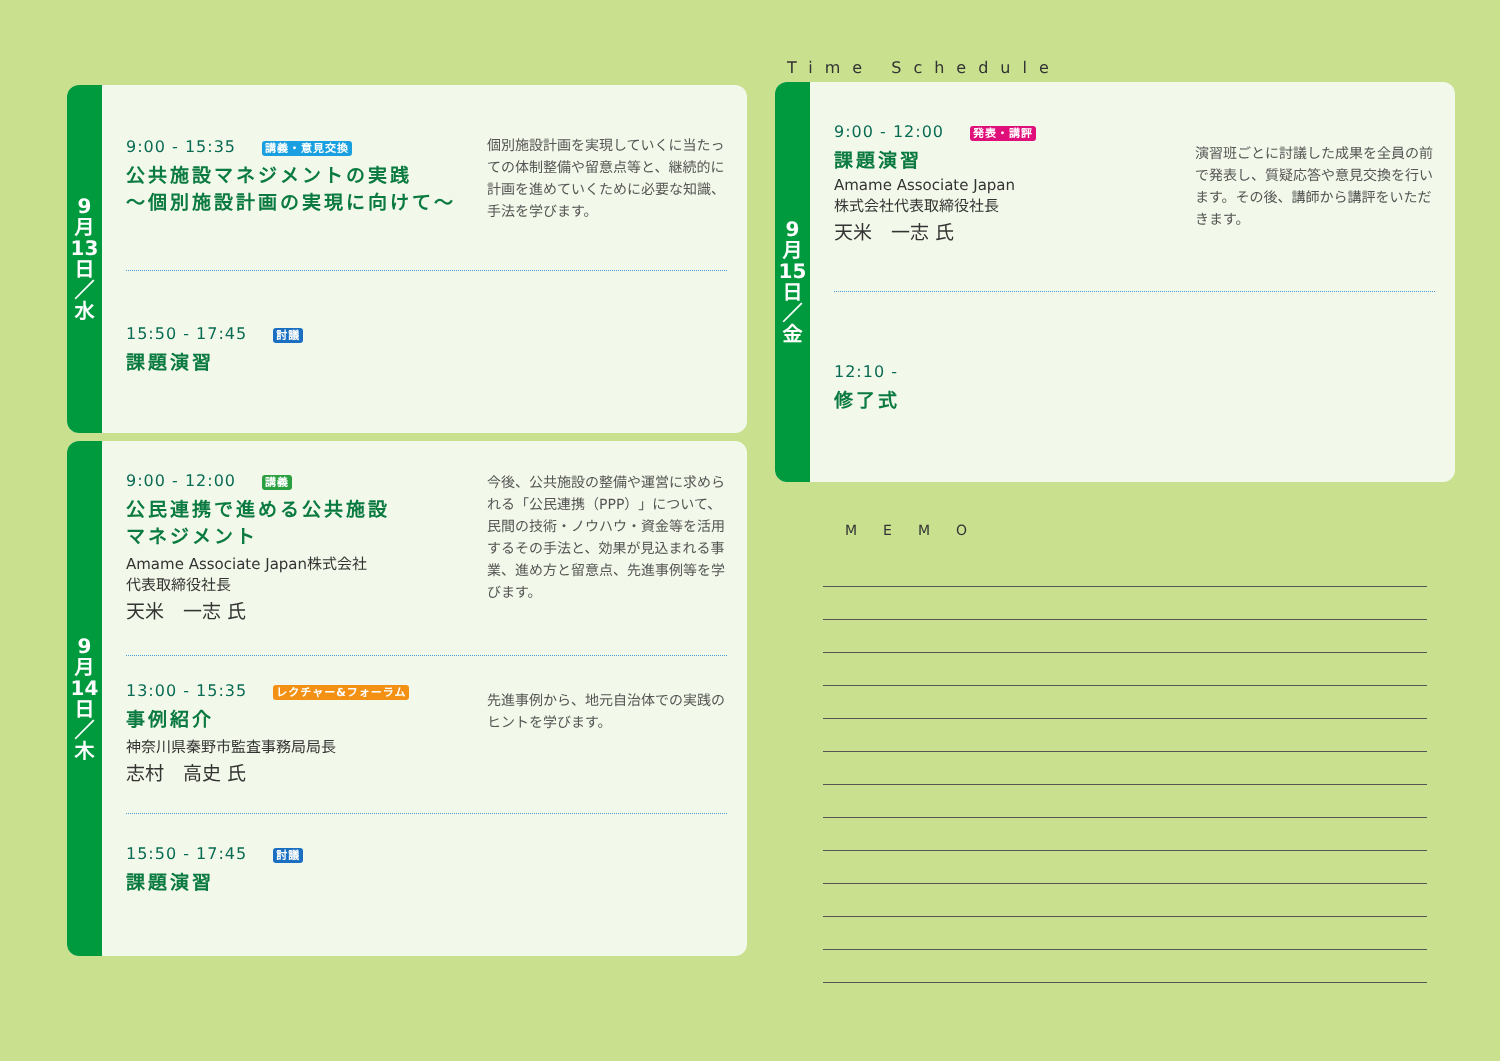9
月
13
日
／
水
9:00 - 15:35 講義・意見交換
公共施設マネジメントの実践
〜個別施設計画の実現に向けて〜
個別施設計画を実現していくに当たっての体制整備や留意点等と、継続的に計画を進めていくために必要な知識、手法を学びます。
15:50 - 17:45 討議
課題演習
9
月
14
日
／
木
9:00 - 12:00 講義
公民連携で進める公共施設
マネジメント
Amame Associate Japan株式会社
代表取締役社長
天米　一志 氏
今後、公共施設の整備や運営に求められる「公民連携（PPP）」について、民間の技術・ノウハウ・資金等を活用するその手法と、効果が見込まれる事業、進め方と留意点、先進事例等を学びます。
13:00 - 15:35 レクチャー&フォーラム
事例紹介
神奈川県秦野市監査事務局局長
志村　高史 氏
先進事例から、地元自治体での実践のヒントを学びます。
15:50 - 17:45 討議
課題演習
Time Schedule
9
月
15
日
／
金
9:00 - 12:00 発表・講評
課題演習
Amame Associate Japan
株式会社代表取締役社長
天米　一志 氏
演習班ごとに討議した成果を全員の前で発表し、質疑応答や意見交換を行います。その後、講師から講評をいただきます。
12:10 -
修了式
MEMO